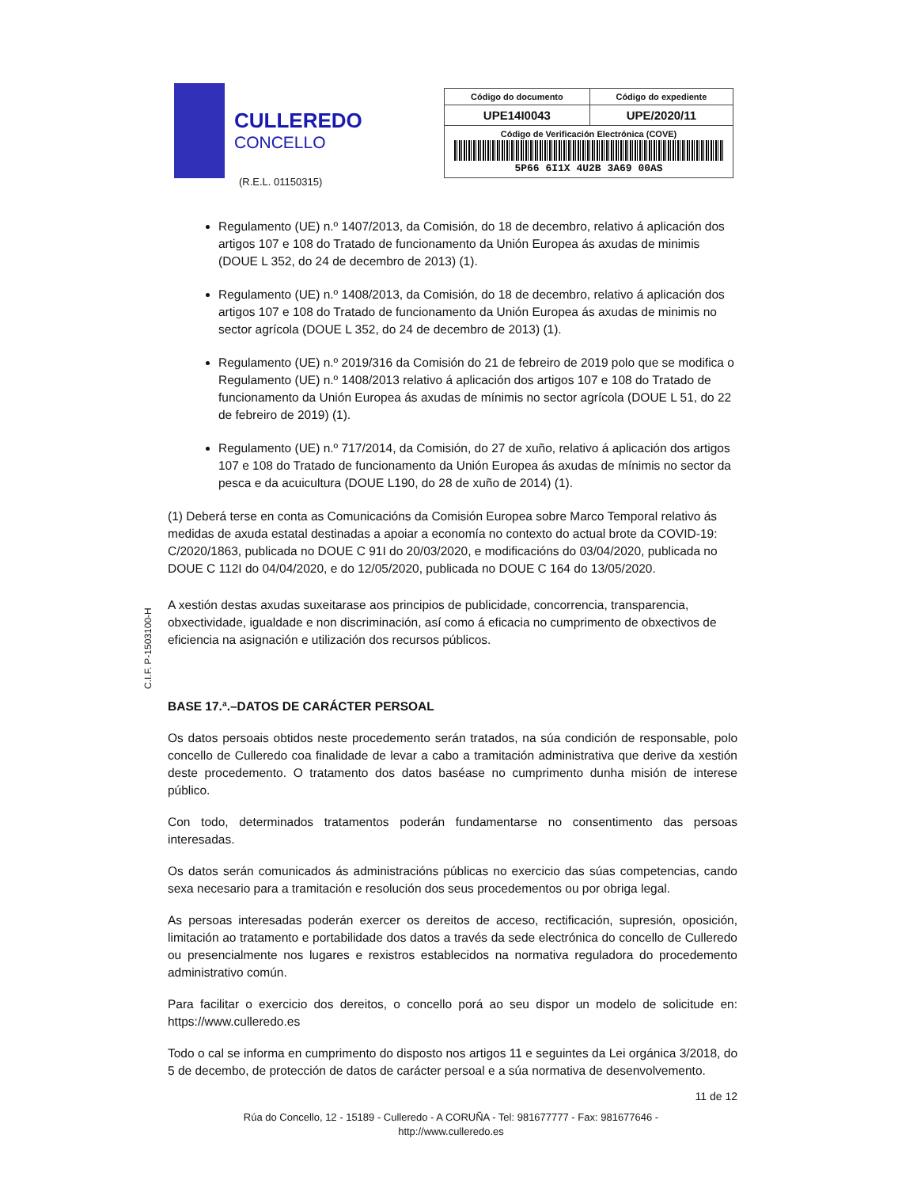CULLEREDO
CONCELLO
(R.E.L. 01150315)
| Código do documento | Código do expediente |
| --- | --- |
| UPE14I0043 | UPE/2020/11 |
| Código de Verificación Electrónica (COVE) 5P66 6I1X 4U2B 3A69 00AS | |
Regulamento (UE) n.º 1407/2013, da Comisión, do 18 de decembro, relativo á aplicación dos artigos 107 e 108 do Tratado de funcionamento da Unión Europea ás axudas de minimis (DOUE L 352, do 24 de decembro de 2013) (1).
Regulamento (UE) n.º 1408/2013, da Comisión, do 18 de decembro, relativo á aplicación dos artigos 107 e 108 do Tratado de funcionamento da Unión Europea ás axudas de minimis no sector agrícola (DOUE L 352, do 24 de decembro de 2013) (1).
Regulamento (UE) n.º 2019/316 da Comisión do 21 de febreiro de 2019 polo que se modifica o Regulamento (UE) n.º 1408/2013 relativo á aplicación dos artigos 107 e 108 do Tratado de funcionamento da Unión Europea ás axudas de mínimis no sector agrícola (DOUE L 51, do 22 de febreiro de 2019) (1).
Regulamento (UE) n.º 717/2014, da Comisión, do 27 de xuño, relativo á aplicación dos artigos 107 e 108 do Tratado de funcionamento da Unión Europea ás axudas de mínimis no sector da pesca e da acuicultura (DOUE L190, do 28 de xuño de 2014) (1).
(1) Deberá terse en conta as Comunicacións da Comisión Europea sobre Marco Temporal relativo ás medidas de axuda estatal destinadas a apoiar a economía no contexto do actual brote da COVID-19: C/2020/1863, publicada no DOUE C 91I do 20/03/2020, e modificacións do 03/04/2020, publicada no DOUE C 112I do 04/04/2020, e do 12/05/2020, publicada no DOUE C 164 do 13/05/2020.
A xestión destas axudas suxeitarase aos principios de publicidade, concorrencia, transparencia, obxectividade, igualdade e non discriminación, así como á eficacia no cumprimento de obxectivos de eficiencia na asignación e utilización dos recursos públicos.
BASE 17.ª.–DATOS DE CARÁCTER PERSOAL
Os datos persoais obtidos neste procedemento serán tratados, na súa condición de responsable, polo concello de Culleredo coa finalidade de levar a cabo a tramitación administrativa que derive da xestión deste procedemento. O tratamento dos datos baséase no cumprimento dunha misión de interese público.
Con todo, determinados tratamentos poderán fundamentarse no consentimento das persoas interesadas.
Os datos serán comunicados ás administracións públicas no exercicio das súas competencias, cando sexa necesario para a tramitación e resolución dos seus procedementos ou por obriga legal.
As persoas interesadas poderán exercer os dereitos de acceso, rectificación, supresión, oposición, limitación ao tratamento e portabilidade dos datos a través da sede electrónica do concello de Culleredo ou presencialmente nos lugares e rexistros establecidos na normativa reguladora do procedemento administrativo común.
Para facilitar o exercicio dos dereitos, o concello porá ao seu dispor un modelo de solicitude en: https://www.culleredo.es
Todo o cal se informa en cumprimento do disposto nos artigos 11 e seguintes da Lei orgánica 3/2018, do 5 de decembo, de protección de datos de carácter persoal e a súa normativa de desenvolvemento.
C.I.F. P-1503100-H
11 de 12
Rúa do Concello, 12 - 15189 - Culleredo - A CORUÑA - Tel: 981677777 - Fax: 981677646 -
http://www.culleredo.es